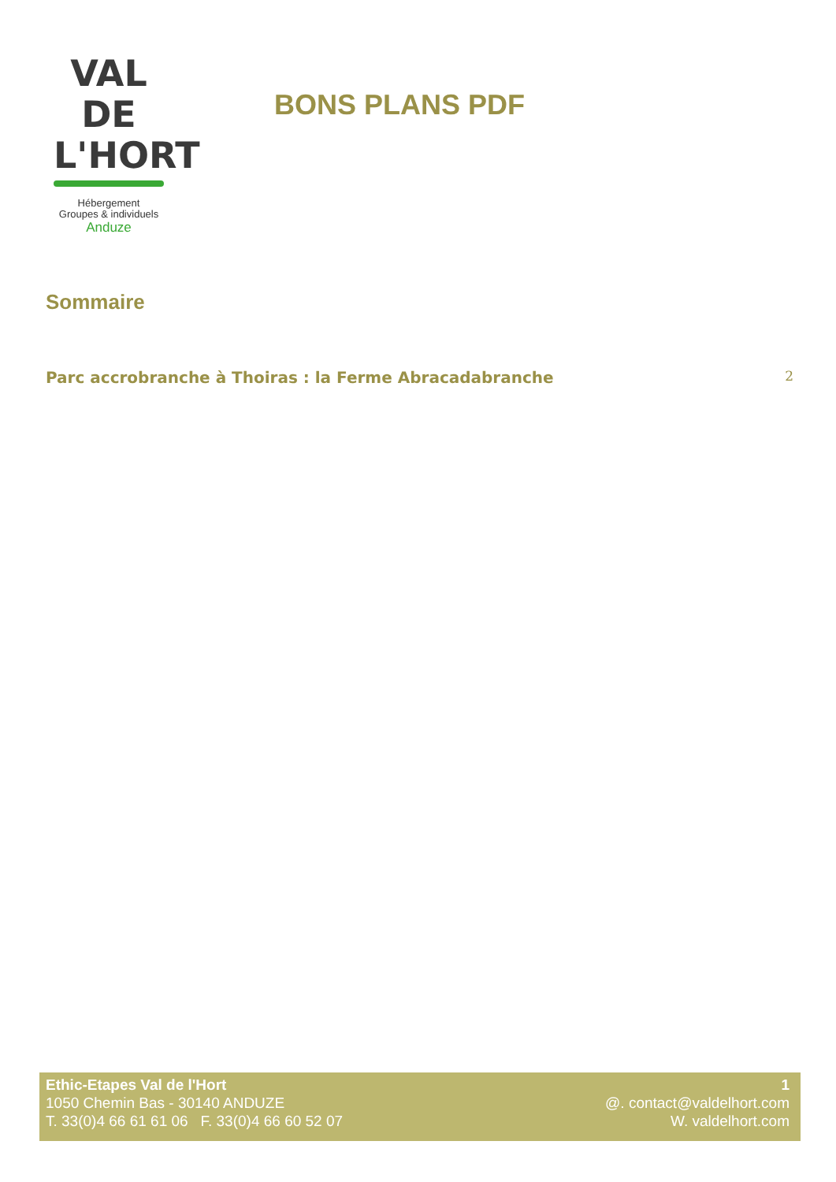VAL DE
L'HORT
Hébergement
Groupes & individuels
Anduze
BONS PLANS PDF
Sommaire
Parc accrobranche à Thoiras : la Ferme Abracadabranche 2
Ethic-Etapes Val de l'Hort
1050 Chemin Bas - 30140 ANDUZE
T. 33(0)4 66 61 61 06 F. 33(0)4 66 60 52 07
1
@. contact@valdelhort.com
W. valdelhort.com